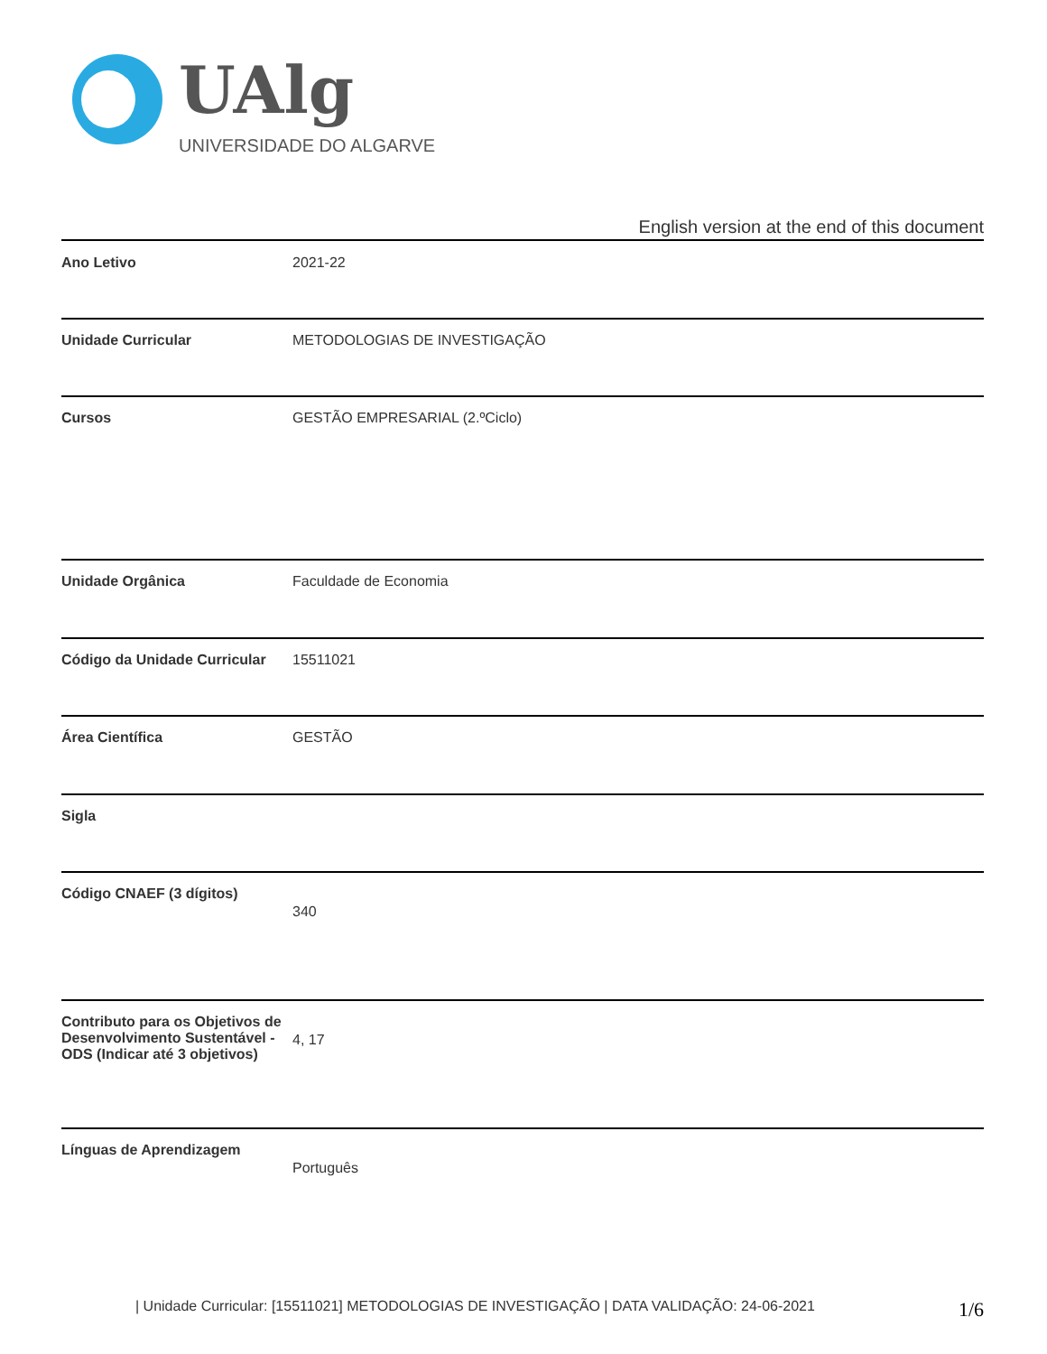UAlg
UNIVERSIDADE DO ALGARVE
English version at the end of this document
| Ano Letivo | 2021-22 |
| Unidade Curricular | METODOLOGIAS DE INVESTIGAÇÃO |
| Cursos | GESTÃO EMPRESARIAL (2.ºCiclo) |
| Unidade Orgânica | Faculdade de Economia |
| Código da Unidade Curricular | 15511021 |
| Área Científica | GESTÃO |
| Sigla | |
| Código CNAEF (3 dígitos) | 340 |
| Contributo para os Objetivos de Desenvolvimento Sustentável - ODS (Indicar até 3 objetivos) | 4, 17 |
| Línguas de Aprendizagem | Português |
| Unidade Curricular: [15511021] METODOLOGIAS DE INVESTIGAÇÃO | DATA VALIDAÇÃO: 24-06-2021 1/6